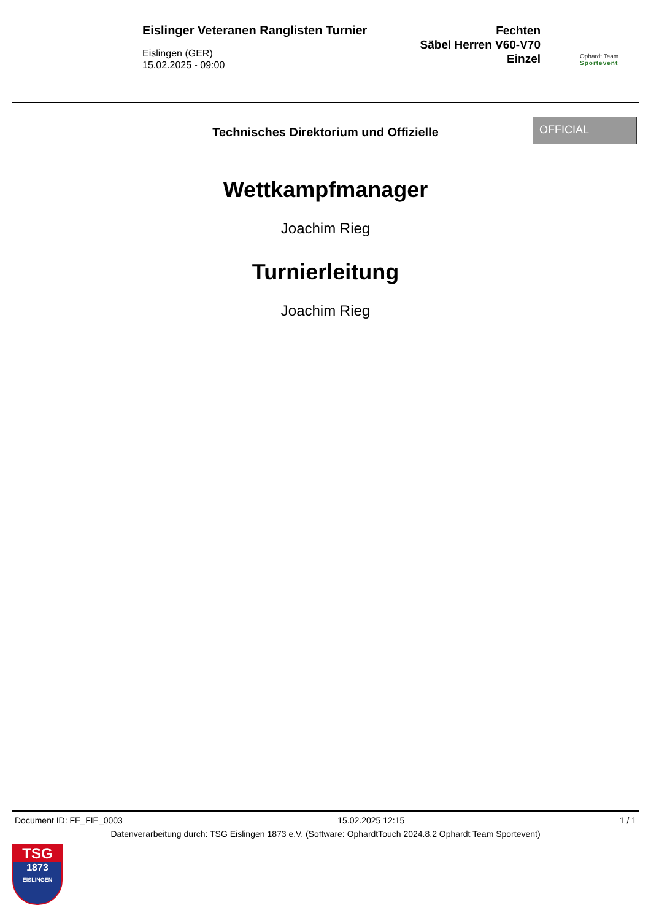Eislinger Veteranen Ranglisten Turnier
Eislingen (GER)
15.02.2025 - 09:00
Fechten
Säbel Herren V60-V70
Einzel
Ophardt Team
Sportevent
Technisches Direktorium und Offizielle
OFFICIAL
Wettkampfmanager
Joachim Rieg
Turnierleitung
Joachim Rieg
Document ID: FE_FIE_0003 15.02.2025 12:15 1 / 1
Datenverarbeitung durch: TSG Eislingen 1873 e.V. (Software: OphardtTouch 2024.8.2 Ophardt Team Sportevent)
TSG
1873
EISLINGEN